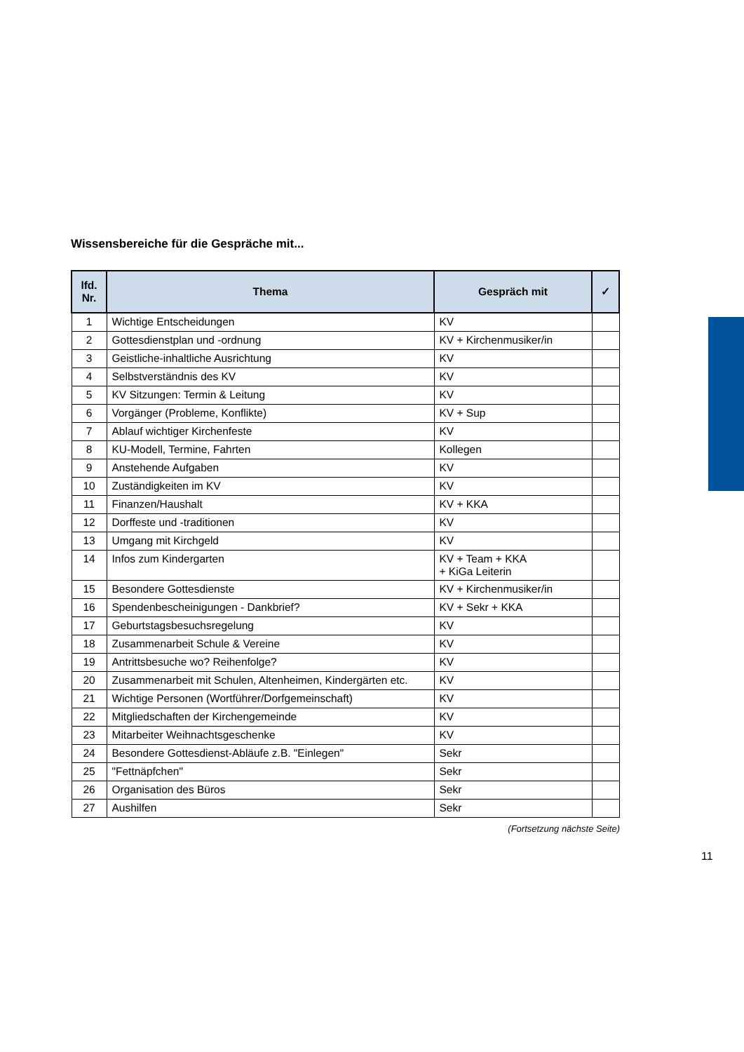Wissensbereiche für die Gespräche mit...
| lfd. Nr. | Thema | Gespräch mit | ✓ |
| --- | --- | --- | --- |
| 1 | Wichtige Entscheidungen | KV | |
| 2 | Gottesdienstplan und -ordnung | KV + Kirchenmusiker/in | |
| 3 | Geistliche-inhaltliche Ausrichtung | KV | |
| 4 | Selbstverständnis des KV | KV | |
| 5 | KV Sitzungen: Termin & Leitung | KV | |
| 6 | Vorgänger (Probleme, Konflikte) | KV + Sup | |
| 7 | Ablauf wichtiger Kirchenfeste | KV | |
| 8 | KU-Modell, Termine, Fahrten | Kollegen | |
| 9 | Anstehende Aufgaben | KV | |
| 10 | Zuständigkeiten im KV | KV | |
| 11 | Finanzen/Haushalt | KV + KKA | |
| 12 | Dorffeste und -traditionen | KV | |
| 13 | Umgang mit Kirchgeld | KV | |
| 14 | Infos zum Kindergarten | KV + Team + KKA + KiGa Leiterin | |
| 15 | Besondere Gottesdienste | KV + Kirchenmusiker/in | |
| 16 | Spendenbescheinigungen - Dankbrief? | KV + Sekr + KKA | |
| 17 | Geburtstagsbesuchsregelung | KV | |
| 18 | Zusammenarbeit Schule & Vereine | KV | |
| 19 | Antrittsbesuche wo? Reihenfolge? | KV | |
| 20 | Zusammenarbeit mit Schulen, Altenheimen, Kindergärten etc. | KV | |
| 21 | Wichtige Personen (Wortführer/Dorfgemeinschaft) | KV | |
| 22 | Mitgliedschaften der Kirchengemeinde | KV | |
| 23 | Mitarbeiter Weihnachtsgeschenke | KV | |
| 24 | Besondere Gottesdienst-Abläufe z.B. "Einlegen" | Sekr | |
| 25 | "Fettnäpfchen" | Sekr | |
| 26 | Organisation des Büros | Sekr | |
| 27 | Aushilfen | Sekr | |
(Fortsetzung nächste Seite)
11